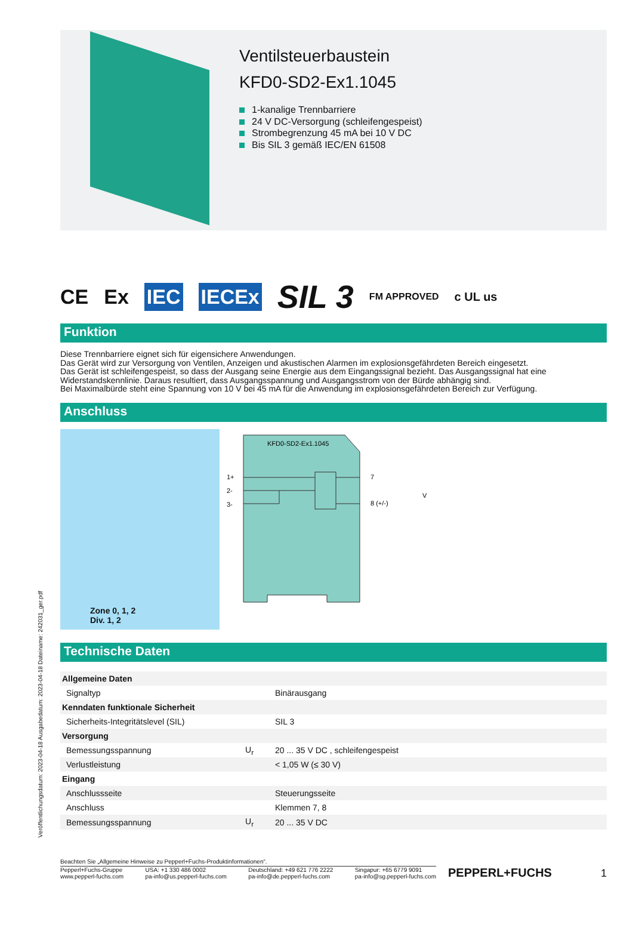Veröffentlichungsdatum: 2023-04-18 Ausgabedatum: 2023-04-18 Dateiname: 242031_ger.pdf
Ventilsteuerbaustein
KFD0-SD2-Ex1.1045
1-kanalige Trennbarriere
24 V DC-Versorgung (schleifengespeist)
Strombegrenzung 45 mA bei 10 V DC
Bis SIL 3 gemäß IEC/EN 61508
CE Ex IEC IECEx SIL 3 FM APPROVED c UL us
Funktion
Diese Trennbarriere eignet sich für eigensichere Anwendungen.
Das Gerät wird zur Versorgung von Ventilen, Anzeigen und akustischen Alarmen im explosionsgefährdeten Bereich eingesetzt.
Das Gerät ist schleifengespeist, so dass der Ausgang seine Energie aus dem Eingangssignal bezieht. Das Ausgangssignal hat eine Widerstandskennlinie. Daraus resultiert, dass Ausgangsspannung und Ausgangsstrom von der Bürde abhängig sind.
Bei Maximalbürde steht eine Spannung von 10 V bei 45 mA für die Anwendung im explosionsgefährdeten Bereich zur Verfügung.
Anschluss
Zone 0, 1, 2
Div. 1, 2
KFD0-SD2-Ex1.1045
1+
2-
3-
7
8 (+/-)
V
Technische Daten
| Allgemeine Daten | | |
| Signaltyp | | Binärausgang |
| Kenndaten funktionale Sicherheit | | |
| Sicherheits-Integritätslevel (SIL) | | SIL 3 |
| Versorgung | | |
| Bemessungsspannung | U<sub>r</sub> | 20 ... 35 V DC , schleifengespeist |
| Verlustleistung | | < 1,05 W (≤ 30 V) |
| Eingang | | |
| Anschlussseite | | Steuerungsseite |
| Anschluss | | Klemmen 7, 8 |
| Bemessungsspannung | U<sub>r</sub> | 20 ... 35 V DC |
Beachten Sie „Allgemeine Hinweise zu Pepperl+Fuchs-Produktinformationen“.
Pepperl+Fuchs-Gruppe
www.pepperl-fuchs.com USA: +1 330 486 0002
pa-info@us.pepperl-fuchs.com Deutschland: +49 621 776 2222
pa-info@de.pepperl-fuchs.com Singapur: +65 6779 9091
pa-info@sg.pepperl-fuchs.com
PEPPERL+FUCHS
1